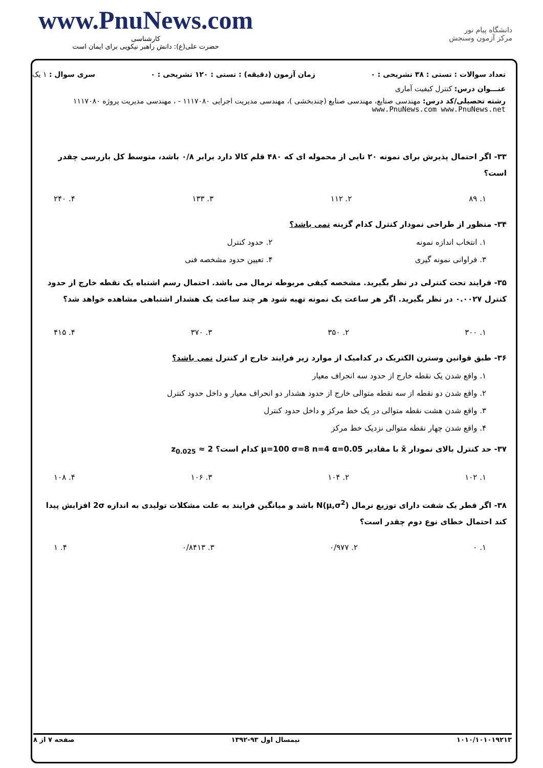www.PnuNews.com
کارشناسی
حضرت علی(ع): دانش راهبر نیکویی برای ایمان است
دانشگاه پیام نور
مرکز آزمون وسنجش
تعداد سوالات : تستی : ۳۸ تشریحی : ۰ زمان آزمون (دقیقه) : تستی : ۱۲۰ تشریحی : ۰ سری سوال : ۱ یک
عنـــوان درس: کنترل کیفیت آماری
رشته تحصیلی/کد درس: مهندسی صنایع، مهندسی صنایع (چندبخشی )، مهندسی مدیریت اجرایی ۱۱۱۷۰۸۰ - ، مهندسی مدیریت پروژه ۱۱۱۷۰۸۰ www.PnuNews.com www.PnuNews.net
۳۳- اگر احتمال پذیرش برای نمونه ۲۰ تایی از محموله ای که ۴۸۰ قلم کالا دارد برابر ۰/۸ باشد، متوسط کل بازرسی چقدر است؟
۱. ۸۹ ۲. ۱۱۲ ۳. ۱۳۳ ۴. ۲۴۰
۳۴- منظور از طراحی نمودار کنترل کدام گزینه نمی باشد؟
۱. انتخاب اندازه نمونه ۲. حدود کنترل ۳. فراوانی نمونه گیری ۴. تعیین حدود مشخصه فنی
۳۵- فرایند تحت کنترلی در نظر بگیرید. مشخصه کیفی مربوطه نرمال می باشد. احتمال رسم اشتباه یک نقطه خارج از حدود کنترل ۰.۰۰۲۷ در نظر بگیرید. اگر هر ساعت یک نمونه تهیه شود هر چند ساعت یک هشدار اشتباهی مشاهده خواهد شد؟
۱. ۳۰۰ ۲. ۳۵۰ ۳. ۳۷۰ ۴. ۴۱۵
۳۶- طبق قوانین وسترن الکتریک در کدامیک از موارد زیر فرایند خارج از کنترل نمی باشد؟
۱. واقع شدن یک نقطه خارج از حدود سه انحراف معیار
۲. واقع شدن دو نقطه از سه نقطه متوالی خارج از حدود هشدار دو انحراف معیار و داخل حدود کنترل
۳. واقع شدن هشت نقطه متوالی در یک خط مرکز و داخل حدود کنترل
۴. واقع شدن چهار نقطه متوالی نزدیک خط مرکز
۳۷- حد کنترل بالای نمودار x̄ با مقادیر μ=100 σ=8 n=4 α=0.05 کدام است؟ z<sub>0.025</sub> ≈ 2
۱. ۱۰۲ ۲. ۱۰۴ ۳. ۱۰۶ ۴. ۱۰۸
۳۸- اگر قطر یک شفت دارای توزیع نرمال N(μ,σ<sup>2</sup>) باشد و میانگین فرایند به علت مشکلات تولیدی به اندازه 2σ افزایش پیدا کند احتمال خطای نوع دوم چقدر است؟
۱. ۰ ۲. ۰/۹۷۷ ۳. ۰/۸۴۱۳ ۴. ۱
۱۰۱۰/۱۰۱۰۱۹۲۱۳ نیمسال اول ۹۳-۱۳۹۲ صفحه ۷ از ۸